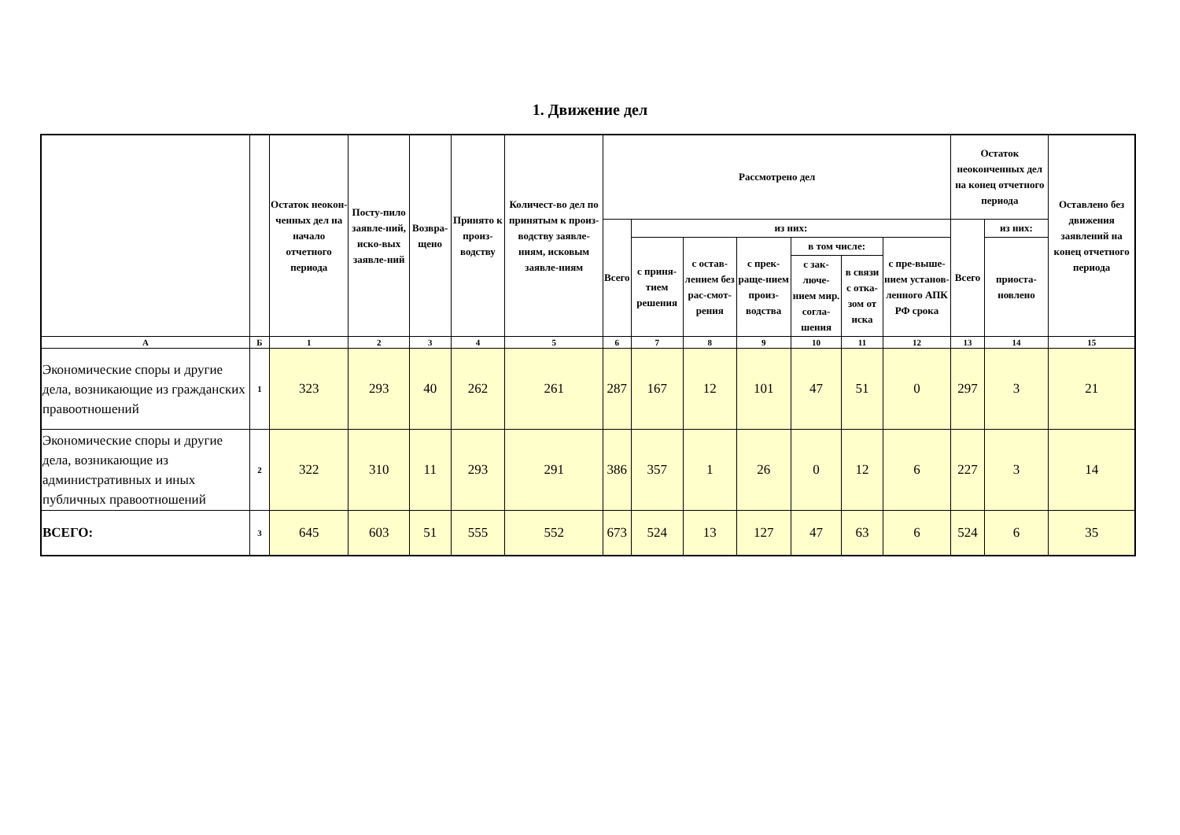1. Движение дел
| | | Остаток неокон-ченных дел на начало отчетного периода | Посту-пило заявле-ний, иско-вых заявле-ний | Возвра-щено | Принято к произ-водству | Количест-во дел по принятым к произ-водству заявле-ниям, исковым заявле-ниям | Рассмотрено дел | | | | | | | Остаток неоконченных дел на конец отчетного периода | | Оставлено без движения заявлений на конец отчетного периода |
| --- | --- | --- | --- | --- | --- | --- | --- | --- | --- | --- | --- | --- | --- | --- | --- | --- |
| | | | | | | | Всего | из них: | | | | | | Всего | из них: | |
| | | | | | | | | с приня-тием решения | с остав-лением без рас-смот-рения | с прек-ращe-нием произ-водства | в том числе: | | с пре-выше-нием установ-ленного АПК РФ срока | | приоста-новлено | |
| | | | | | | | | | | | с зак-люче-нием мир. согла-шения | в связи с отка-зом от иска | | | | |
| А | Б | 1 | 2 | 3 | 4 | 5 | 6 | 7 | 8 | 9 | 10 | 11 | 12 | 13 | 14 | 15 |
| Экономические споры и другие дела, возникающие из гражданских правоотношений | 1 | 323 | 293 | 40 | 262 | 261 | 287 | 167 | 12 | 101 | 47 | 51 | 0 | 297 | 3 | 21 |
| Экономические споры и другие дела, возникающие из административных и иных публичных правоотношений | 2 | 322 | 310 | 11 | 293 | 291 | 386 | 357 | 1 | 26 | 0 | 12 | 6 | 227 | 3 | 14 |
| ВСЕГО: | 3 | 645 | 603 | 51 | 555 | 552 | 673 | 524 | 13 | 127 | 47 | 63 | 6 | 524 | 6 | 35 |